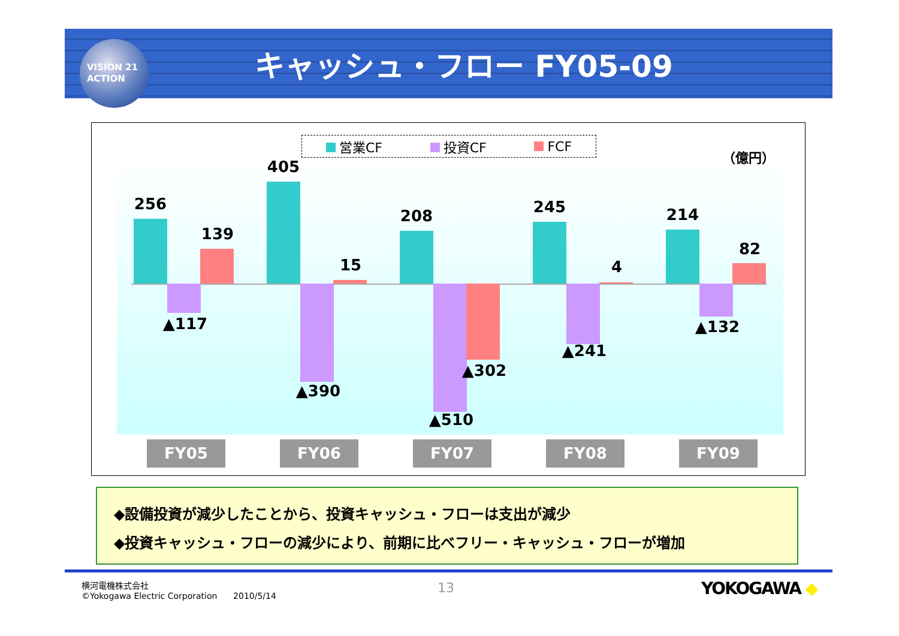VISION 21
ACTION
キャッシュ・フロー FY05-09
営業CF 投資CF FCF
（億円）
256
139
▲117
405
15
▲390
208
▲510
▲302
245
4
▲241
214
82
▲132
FY05 FY06 FY07 FY08 FY09
◆設備投資が減少したことから、投資キャッシュ・フローは支出が減少
◆投資キャッシュ・フローの減少により、前期に比べフリー・キャッシュ・フローが増加
横河電機株式会社
©Yokogawa Electric Corporation 2010/5/14
13 YOKOGAWA ◆